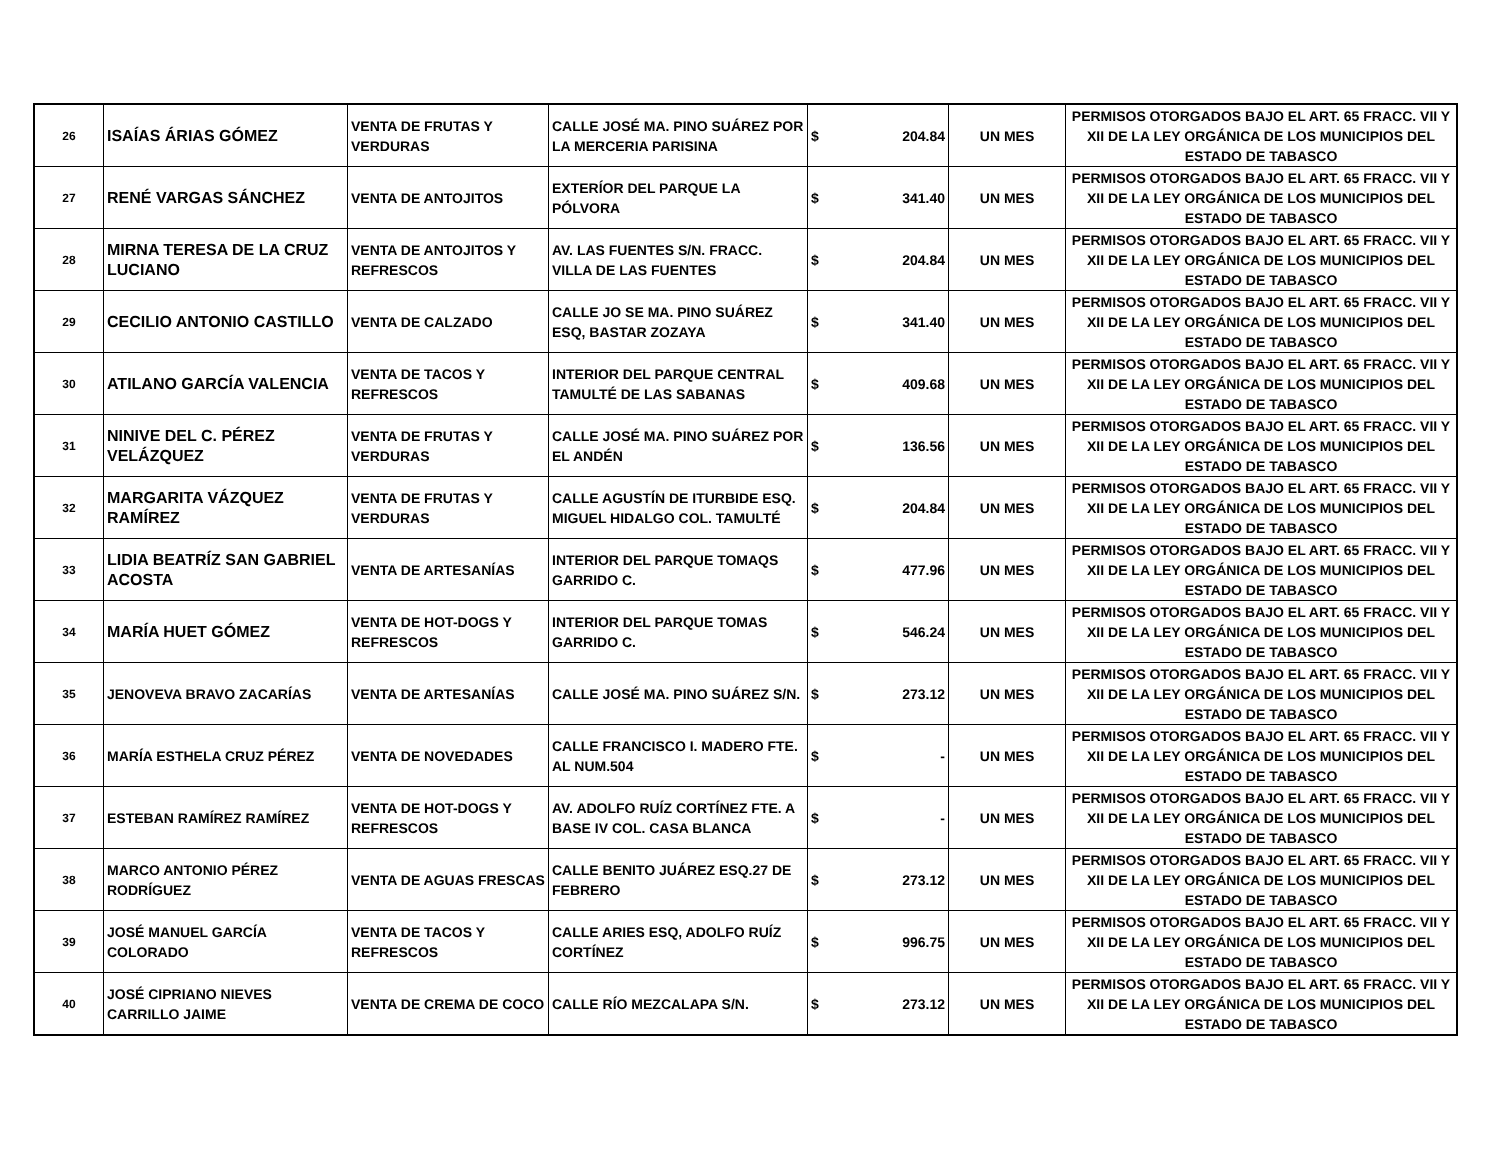| 26 | ISAÍAS ÁRIAS GÓMEZ | VENTA DE FRUTAS Y VERDURAS | CALLE JOSÉ MA. PINO SUÁREZ POR LA MERCERIA PARISINA | $ | 204.84 | UN MES | PERMISOS OTORGADOS BAJO EL ART. 65 FRACC. VII Y XII DE LA LEY ORGÁNICA DE LOS MUNICIPIOS DEL ESTADO DE TABASCO |
| 27 | RENÉ VARGAS SÁNCHEZ | VENTA DE ANTOJITOS | EXTERÍOR DEL PARQUE LA PÓLVORA | $ | 341.40 | UN MES | PERMISOS OTORGADOS BAJO EL ART. 65 FRACC. VII Y XII DE LA LEY ORGÁNICA DE LOS MUNICIPIOS DEL ESTADO DE TABASCO |
| 28 | MIRNA TERESA DE LA CRUZ LUCIANO | VENTA DE ANTOJITOS Y REFRESCOS | AV. LAS FUENTES S/N. FRACC. VILLA DE LAS FUENTES | $ | 204.84 | UN MES | PERMISOS OTORGADOS BAJO EL ART. 65 FRACC. VII Y XII DE LA LEY ORGÁNICA DE LOS MUNICIPIOS DEL ESTADO DE TABASCO |
| 29 | CECILIO ANTONIO CASTILLO | VENTA DE CALZADO | CALLE JO SE MA. PINO SUÁREZ ESQ, BASTAR ZOZAYA | $ | 341.40 | UN MES | PERMISOS OTORGADOS BAJO EL ART. 65 FRACC. VII Y XII DE LA LEY ORGÁNICA DE LOS MUNICIPIOS DEL ESTADO DE TABASCO |
| 30 | ATILANO GARCÍA VALENCIA | VENTA DE TACOS Y REFRESCOS | INTERIOR DEL PARQUE CENTRAL TAMULTÉ DE LAS SABANAS | $ | 409.68 | UN MES | PERMISOS OTORGADOS BAJO EL ART. 65 FRACC. VII Y XII DE LA LEY ORGÁNICA DE LOS MUNICIPIOS DEL ESTADO DE TABASCO |
| 31 | NINIVE DEL C. PÉREZ VELÁZQUEZ | VENTA DE FRUTAS Y VERDURAS | CALLE JOSÉ MA. PINO SUÁREZ POR EL ANDÉN | $ | 136.56 | UN MES | PERMISOS OTORGADOS BAJO EL ART. 65 FRACC. VII Y XII DE LA LEY ORGÁNICA DE LOS MUNICIPIOS DEL ESTADO DE TABASCO |
| 32 | MARGARITA VÁZQUEZ RAMÍREZ | VENTA DE FRUTAS Y VERDURAS | CALLE AGUSTÍN DE ITURBIDE ESQ. MIGUEL HIDALGO COL. TAMULTÉ | $ | 204.84 | UN MES | PERMISOS OTORGADOS BAJO EL ART. 65 FRACC. VII Y XII DE LA LEY ORGÁNICA DE LOS MUNICIPIOS DEL ESTADO DE TABASCO |
| 33 | LIDIA BEATRÍZ SAN GABRIEL ACOSTA | VENTA DE ARTESANÍAS | INTERIOR DEL PARQUE TOMAQS GARRIDO C. | $ | 477.96 | UN MES | PERMISOS OTORGADOS BAJO EL ART. 65 FRACC. VII Y XII DE LA LEY ORGÁNICA DE LOS MUNICIPIOS DEL ESTADO DE TABASCO |
| 34 | MARÍA HUET GÓMEZ | VENTA DE HOT-DOGS Y REFRESCOS | INTERIOR DEL PARQUE TOMAS GARRIDO C. | $ | 546.24 | UN MES | PERMISOS OTORGADOS BAJO EL ART. 65 FRACC. VII Y XII DE LA LEY ORGÁNICA DE LOS MUNICIPIOS DEL ESTADO DE TABASCO |
| 35 | JENOVEVA BRAVO ZACARÍAS | VENTA DE ARTESANÍAS | CALLE JOSÉ MA. PINO SUÁREZ S/N. | $ | 273.12 | UN MES | PERMISOS OTORGADOS BAJO EL ART. 65 FRACC. VII Y XII DE LA LEY ORGÁNICA DE LOS MUNICIPIOS DEL ESTADO DE TABASCO |
| 36 | MARÍA ESTHELA CRUZ PÉREZ | VENTA DE NOVEDADES | CALLE FRANCISCO I. MADERO FTE. AL NUM.504 | $ | - | UN MES | PERMISOS OTORGADOS BAJO EL ART. 65 FRACC. VII Y XII DE LA LEY ORGÁNICA DE LOS MUNICIPIOS DEL ESTADO DE TABASCO |
| 37 | ESTEBAN RAMÍREZ RAMÍREZ | VENTA DE HOT-DOGS Y REFRESCOS | AV. ADOLFO RUÍZ CORTÍNEZ FTE. A BASE IV COL. CASA BLANCA | $ | - | UN MES | PERMISOS OTORGADOS BAJO EL ART. 65 FRACC. VII Y XII DE LA LEY ORGÁNICA DE LOS MUNICIPIOS DEL ESTADO DE TABASCO |
| 38 | MARCO ANTONIO PÉREZ RODRÍGUEZ | VENTA DE AGUAS FRESCAS | CALLE BENITO JUÁREZ ESQ.27 DE FEBRERO | $ | 273.12 | UN MES | PERMISOS OTORGADOS BAJO EL ART. 65 FRACC. VII Y XII DE LA LEY ORGÁNICA DE LOS MUNICIPIOS DEL ESTADO DE TABASCO |
| 39 | JOSÉ MANUEL GARCÍA COLORADO | VENTA DE TACOS Y REFRESCOS | CALLE ARIES ESQ, ADOLFO RUÍZ CORTÍNEZ | $ | 996.75 | UN MES | PERMISOS OTORGADOS BAJO EL ART. 65 FRACC. VII Y XII DE LA LEY ORGÁNICA DE LOS MUNICIPIOS DEL ESTADO DE TABASCO |
| 40 | JOSÉ CIPRIANO NIEVES CARRILLO JAIME | VENTA DE CREMA DE COCO | CALLE RÍO MEZCALAPA S/N. | $ | 273.12 | UN MES | PERMISOS OTORGADOS BAJO EL ART. 65 FRACC. VII Y XII DE LA LEY ORGÁNICA DE LOS MUNICIPIOS DEL ESTADO DE TABASCO |